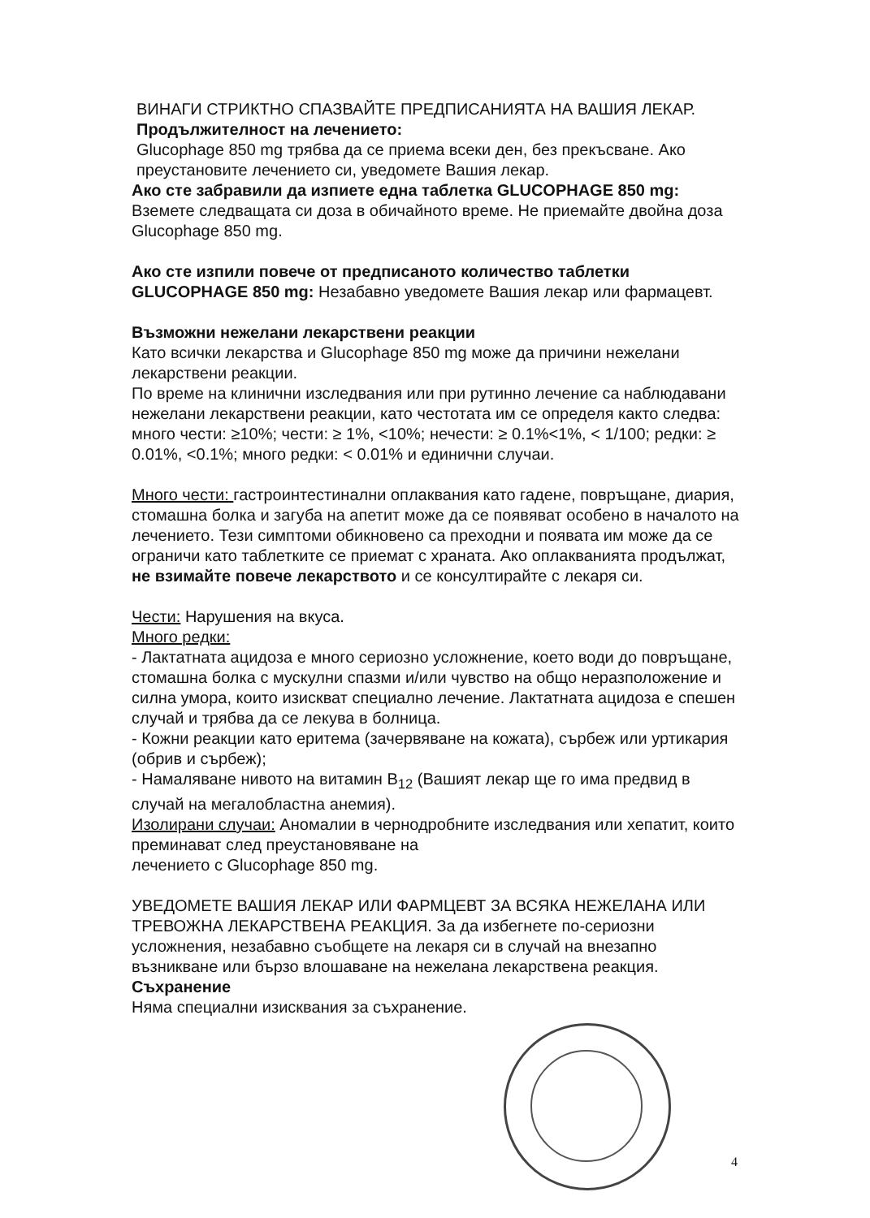ВИНАГИ СТРИКТНО СПАЗВАЙТЕ ПРЕДПИСАНИЯТА НА ВАШИЯ ЛЕКАР.
Продължителност на лечението:
Glucophage 850 mg трябва да се приема всеки ден, без прекъсване. Ако преустановите лечението си, уведомете Вашия лекар.
Ако сте забравили да изпиете една таблетка GLUCOPHAGE 850 mg: Вземете следващата си доза в обичайното време. Не приемайте двойна доза Glucophage 850 mg.
Ако сте изпили повече от предписаното количество таблетки GLUCOPHAGE 850 mg: Незабавно уведомете Вашия лекар или фармацевт.
Възможни нежелани лекарствени реакции
Като всички лекарства и Glucophage 850 mg може да причини нежелани лекарствени реакции.
По време на клинични изследвания или при рутинно лечение са наблюдавани нежелани лекарствени реакции, като честотата им се определя както следва: много чести: ≥10%; чести: ≥ 1%, <10%; нечести: ≥ 0.1%<1%, < 1/100; редки: ≥ 0.01%, <0.1%; много редки: < 0.01% и единични случаи.
Много чести: гастроинтестинални оплаквания като гадене, повръщане, диария, стомашна болка и загуба на апетит може да се появяват особено в началото на лечението. Тези симптоми обикновено са преходни и появата им може да се ограничи като таблетките се приемат с храната. Ако оплакванията продължат, не взимайте повече лекарството и се консултирайте с лекаря си.
Чести: Нарушения на вкуса.
Много редки:
- Лактатната ацидоза е много сериозно усложнение, което води до повръщане, стомашна болка с мускулни спазми и/или чувство на общо неразположение и силна умора, които изискват специално лечение. Лактатната ацидоза е спешен случай и трябва да се лекува в болница.
- Кожни реакции като еритема (зачервяване на кожата), сърбеж или уртикария (обрив и сърбеж);
- Намаляване нивото на витамин B<sub>12</sub> (Вашият лекар ще го има предвид в случай на мегалобластна анемия).
Изолирани случаи: Аномалии в чернодробните изследвания или хепатит, които преминават след преустановяване на
лечението с Glucophage 850 mg.
УВЕДОМЕТЕ ВАШИЯ ЛЕКАР ИЛИ ФАРМЦЕВТ ЗА ВСЯКА НЕЖЕЛАНА ИЛИ ТРЕВОЖНА ЛЕКАРСТВЕНА РЕАКЦИЯ. За да избегнете по-сериозни усложнения, незабавно съобщете на лекаря си в случай на внезапно възникване или бързо влошаване на нежелана лекарствена реакция.
Съхранение
Няма специални изисквания за съхранение.
4